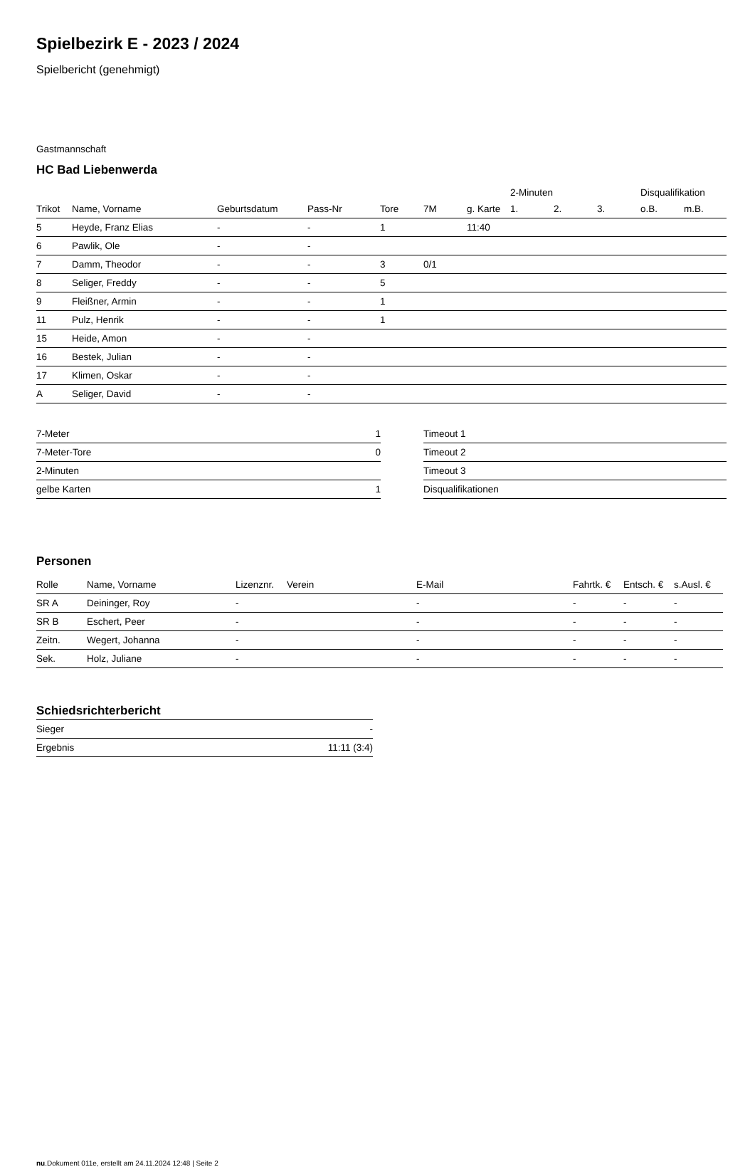Spielbezirk E - 2023 / 2024
Spielbericht (genehmigt)
Gastmannschaft
HC Bad Liebenwerda
| | | | | | | | 2-Minuten | | | Disqualifikation | |
| Trikot | Name, Vorname | Geburtsdatum | Pass-Nr | Tore | 7M | g. Karte | 1. | 2. | 3. | o.B. | m.B. |
| 5 | Heyde, Franz Elias | - | - | 1 | | 11:40 | | | | | |
| 6 | Pawlik, Ole | - | - | | | | | | | | |
| 7 | Damm, Theodor | - | - | 3 | 0/1 | | | | | | |
| 8 | Seliger, Freddy | - | - | 5 | | | | | | | |
| 9 | Fleißner, Armin | - | - | 1 | | | | | | | |
| 11 | Pulz, Henrik | - | - | 1 | | | | | | | |
| 15 | Heide, Amon | - | - | | | | | | | | |
| 16 | Bestek, Julian | - | - | | | | | | | | |
| 17 | Klimen, Oskar | - | - | | | | | | | | |
| A | Seliger, David | - | - | | | | | | | | |
| 7-Meter | 1 |
| 7-Meter-Tore | 0 |
| 2-Minuten | |
| gelbe Karten | 1 |
| Timeout 1 |
| Timeout 2 |
| Timeout 3 |
| Disqualifikationen |
Personen
| Rolle | Name, Vorname | Lizenznr. | Verein | E-Mail | Fahrtk. € | Entsch. € | s.Ausl. € |
| --- | --- | --- | --- | --- | --- | --- | --- |
| SR A | Deininger, Roy | - | | - | - | - | - |
| SR B | Eschert, Peer | - | | - | - | - | - |
| Zeitn. | Wegert, Johanna | - | | - | - | - | - |
| Sek. | Holz, Juliane | - | | - | - | - | - |
Schiedsrichterbericht
| Sieger | - |
| Ergebnis | 11:11 (3:4) |
nu.Dokument 011e, erstellt am 24.11.2024 12:48 | Seite 2